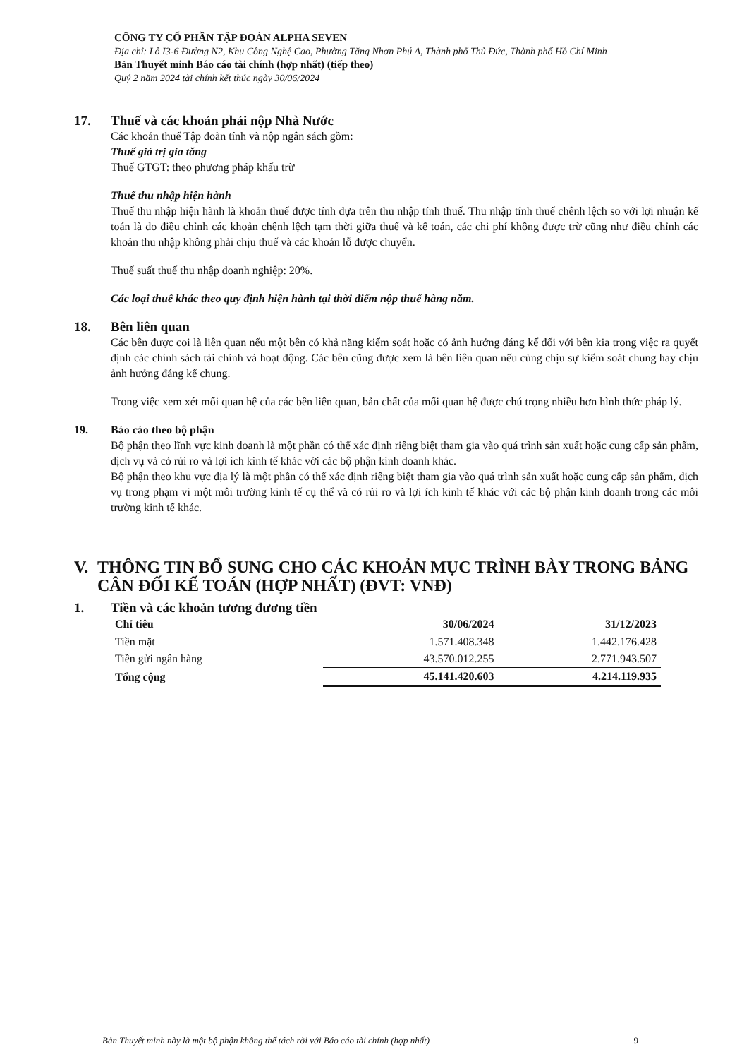CÔNG TY CỔ PHẦN TẬP ĐOÀN ALPHA SEVEN
Địa chỉ: Lô I3-6 Đường N2, Khu Công Nghệ Cao, Phường Tăng Nhơn Phú A, Thành phố Thủ Đức, Thành phố Hồ Chí Minh
Bản Thuyết minh Báo cáo tài chính (hợp nhất) (tiếp theo)
Quý 2 năm 2024 tài chính kết thúc ngày 30/06/2024
17. Thuế và các khoản phải nộp Nhà Nước
Các khoản thuế Tập đoàn tính và nộp ngân sách gồm:
Thuế giá trị gia tăng
Thuế GTGT: theo phương pháp khấu trừ
Thuế thu nhập hiện hành
Thuế thu nhập hiện hành là khoản thuế được tính dựa trên thu nhập tính thuế. Thu nhập tính thuế chênh lệch so với lợi nhuận kế toán là do điều chỉnh các khoản chênh lệch tạm thời giữa thuế và kế toán, các chi phí không được trừ cũng như điều chỉnh các khoản thu nhập không phải chịu thuế và các khoản lỗ được chuyển.
Thuế suất thuế thu nhập doanh nghiệp: 20%.
Các loại thuế khác theo quy định hiện hành tại thời điểm nộp thuế hàng năm.
18. Bên liên quan
Các bên được coi là liên quan nếu một bên có khả năng kiểm soát hoặc có ảnh hưởng đáng kể đối với bên kia trong việc ra quyết định các chính sách tài chính và hoạt động. Các bên cũng được xem là bên liên quan nếu cùng chịu sự kiểm soát chung hay chịu ảnh hưởng đáng kể chung.
Trong việc xem xét mối quan hệ của các bên liên quan, bản chất của mối quan hệ được chú trọng nhiều hơn hình thức pháp lý.
19. Báo cáo theo bộ phận
Bộ phận theo lĩnh vực kinh doanh là một phần có thể xác định riêng biệt tham gia vào quá trình sản xuất hoặc cung cấp sản phẩm, dịch vụ và có rủi ro và lợi ích kinh tế khác với các bộ phận kinh doanh khác.
Bộ phận theo khu vực địa lý là một phần có thể xác định riêng biệt tham gia vào quá trình sản xuất hoặc cung cấp sản phẩm, dịch vụ trong phạm vi một môi trường kinh tế cụ thể và có rủi ro và lợi ích kinh tế khác với các bộ phận kinh doanh trong các môi trường kinh tế khác.
V. THÔNG TIN BỔ SUNG CHO CÁC KHOẢN MỤC TRÌNH BÀY TRONG BẢNG CÂN ĐỐI KẾ TOÁN (HỢP NHẤT) (ĐVT: VNĐ)
1. Tiền và các khoản tương đương tiền
| Chỉ tiêu | 30/06/2024 | 31/12/2023 |
| --- | --- | --- |
| Tiền mặt | 1.571.408.348 | 1.442.176.428 |
| Tiền gửi ngân hàng | 43.570.012.255 | 2.771.943.507 |
| Tổng cộng | 45.141.420.603 | 4.214.119.935 |
Bản Thuyết minh này là một bộ phận không thể tách rời với Báo cáo tài chính (hợp nhất) 9